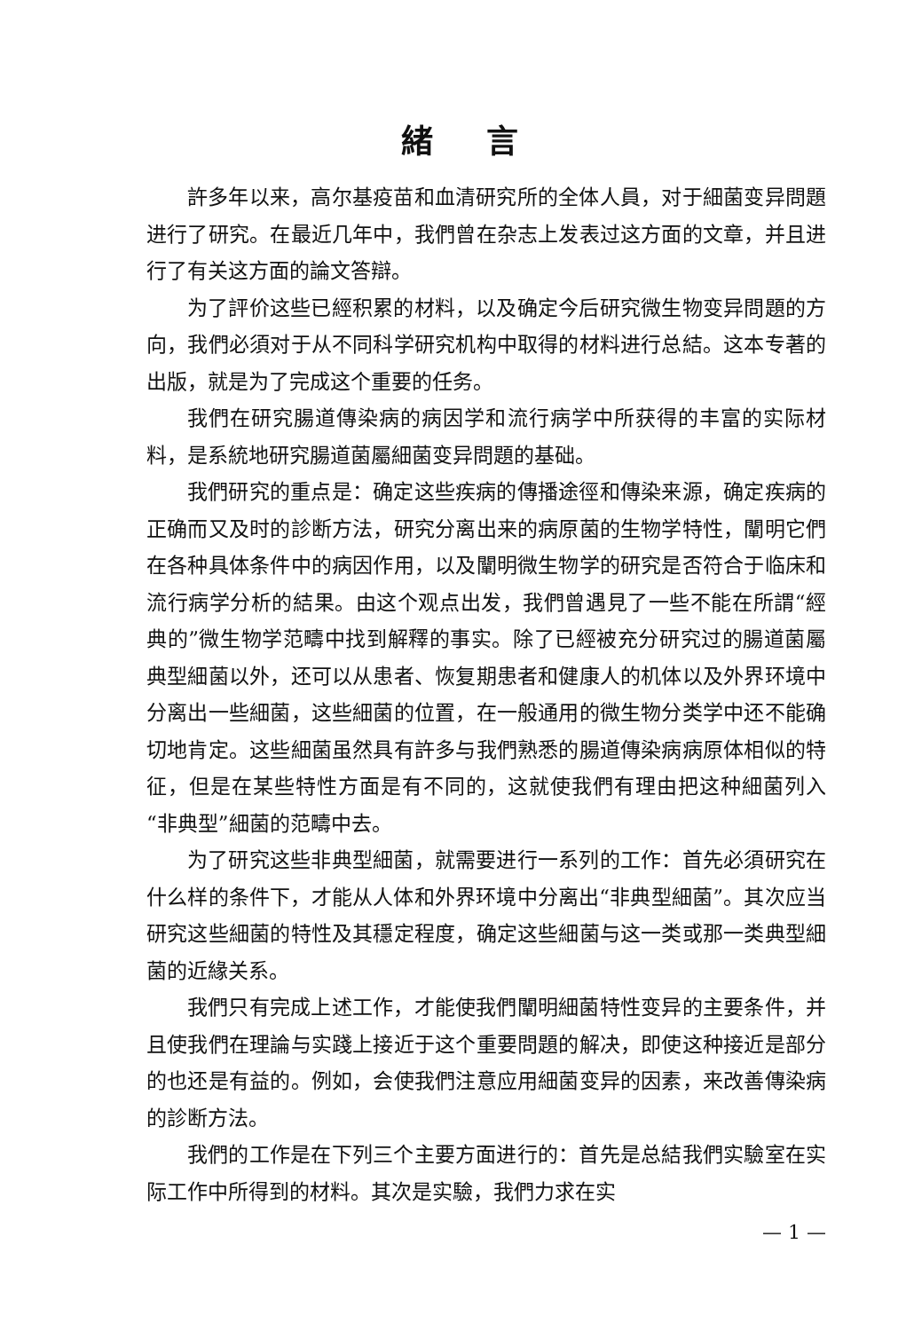緒言
許多年以来，高尔基疫苗和血清研究所的全体人員，对于細菌变异問題进行了研究。在最近几年中，我們曾在杂志上发表过这方面的文章，并且进行了有关这方面的論文答辯。
为了評价这些已經积累的材料，以及确定今后研究微生物变异問題的方向，我們必須对于从不同科学研究机构中取得的材料进行总結。这本专著的出版，就是为了完成这个重要的任务。
我們在研究腸道傳染病的病因学和流行病学中所获得的丰富的实际材料，是系統地研究腸道菌屬細菌变异問題的基础。
我們研究的重点是：确定这些疾病的傳播途徑和傳染来源，确定疾病的正确而又及时的診断方法，研究分离出来的病原菌的生物学特性，闡明它們在各种具体条件中的病因作用，以及闡明微生物学的研究是否符合于临床和流行病学分析的結果。由这个观点出发，我們曾遇見了一些不能在所謂“經典的”微生物学范疇中找到解釋的事实。除了已經被充分研究过的腸道菌屬典型細菌以外，还可以从患者、恢复期患者和健康人的机体以及外界环境中分离出一些細菌，这些細菌的位置，在一般通用的微生物分类学中还不能确切地肯定。这些細菌虽然具有許多与我們熟悉的腸道傳染病病原体相似的特征，但是在某些特性方面是有不同的，这就使我們有理由把这种細菌列入“非典型”細菌的范疇中去。
为了研究这些非典型細菌，就需要进行一系列的工作：首先必須研究在什么样的条件下，才能从人体和外界环境中分离出“非典型細菌”。其次应当研究这些細菌的特性及其穩定程度，确定这些細菌与这一类或那一类典型細菌的近緣关系。
我們只有完成上述工作，才能使我們闡明細菌特性变异的主要条件，并且使我們在理論与实踐上接近于这个重要問題的解决，即使这种接近是部分的也还是有益的。例如，会使我們注意应用細菌变异的因素，来改善傳染病的診断方法。
我們的工作是在下列三个主要方面进行的：首先是总結我們实驗室在实际工作中所得到的材料。其次是实驗，我們力求在实
— 1 —